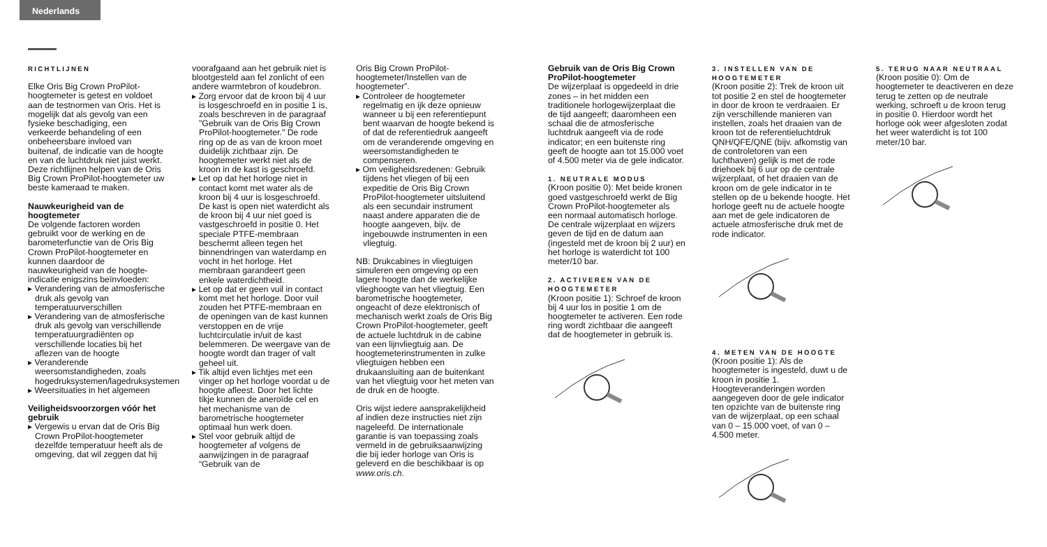Nederlands
RICHTLIJNEN
Elke Oris Big Crown ProPilot-hoogtemeter is getest en voldoet aan de testnormen van Oris. Het is mogelijk dat als gevolg van een fysieke beschadiging, een verkeerde behandeling of een onbeheersbare invloed van buitenaf, de indicatie van de hoogte en van de luchtdruk niet juist werkt. Deze richtlijnen helpen van de Oris Big Crown ProPilot-hoogtemeter uw beste kameraad te maken.
Nauwkeurigheid van de hoogtemeter
De volgende factoren worden gebruikt voor de werking en de barometerfunctie van de Oris Big Crown ProPilot-hoogtemeter en kunnen daardoor de nauwkeurigheid van de hoogte-indicatie enigszins beïnvloeden:
▸ Verandering van de atmosferische druk als gevolg van temperatuurverschillen
▸ Verandering van de atmosferische druk als gevolg van verschillende temperatuurgradiënten op verschillende locaties bij het aflezen van de hoogte
▸ Veranderende weersomstandigheden, zoals hogedruksystemen/lagedruksystemen
▸ Weersituaties in het algemeen
Veiligheidsvoorzorgen vóór het gebruik
▸ Vergewis u ervan dat de Oris Big Crown ProPilot-hoogtemeter dezelfde temperatuur heeft als de omgeving, dat wil zeggen dat hij
voorafgaand aan het gebruik niet is blootgesteld aan fel zonlicht of een andere warmtebron of koudebron.
▸ Zorg ervoor dat de kroon bij 4 uur is losgeschroefd en in positie 1 is, zoals beschreven in de paragraaf "Gebruik van de Oris Big Crown ProPilot-hoogtemeter." De rode ring op de as van de kroon moet duidelijk zichtbaar zijn. De hoogtemeter werkt niet als de kroon in de kast is geschroefd.
▸ Let op dat het horloge niet in contact komt met water als de kroon bij 4 uur is losgeschroefd. De kast is open niet waterdicht als de kroon bij 4 uur niet goed is vastgeschroefd in positie 0. Het speciale PTFE-membraan beschermt alleen tegen het binnendringen van waterdamp en vocht in het horloge. Het membraan garandeert geen enkele waterdichtheid.
▸ Let op dat er geen vuil in contact komt met het horloge. Door vuil zouden het PTFE-membraan en de openingen van de kast kunnen verstoppen en de vrije luchtcirculatie in/uit de kast belemmeren. De weergave van de hoogte wordt dan trager of valt geheel uit.
▸ Tik altijd even lichtjes met een vinger op het horloge voordat u de hoogte afleest. Door het lichte tikje kunnen de aneroïde cel en het mechanisme van de barometrische hoogtemeter optimaal hun werk doen.
▸ Stel voor gebruik altijd de hoogtemeter af volgens de aanwijzingen in de paragraaf “Gebruik van de
Oris Big Crown ProPilot-hoogtemeter/Instellen van de hoogtemeter”.
▸ Controleer de hoogtemeter regelmatig en ijk deze opnieuw wanneer u bij een referentiepunt bent waarvan de hoogte bekend is of dat de referentiedruk aangeeft om de veranderende omgeving en weersomstandigheden te compenseren.
▸ Om veiligheidsredenen: Gebruik tijdens het vliegen of bij een expeditie de Oris Big Crown ProPilot-hoogtemeter uitsluitend als een secundair instrument naast andere apparaten die de hoogte aangeven, bijv. de ingebouwde instrumenten in een vliegtuig.
NB: Drukcabines in vliegtuigen simuleren een omgeving op een lagere hoogte dan de werkelijke vlieghoogte van het vliegtuig. Een barometrische hoogtemeter, ongeacht of deze elektronisch of mechanisch werkt zoals de Oris Big Crown ProPilot-hoogtemeter, geeft de actuele luchtdruk in de cabine van een lijnvliegtuig aan. De hoogtemeterinstrumenten in zulke vliegtuigen hebben een drukaansluiting aan de buitenkant van het vliegtuig voor het meten van de druk en de hoogte.
Oris wijst iedere aansprakelijkheid af indien deze instructies niet zijn nageleefd. De internationale garantie is van toepassing zoals vermeld in de gebruiksaanwijzing die bij ieder horloge van Oris is geleverd en die beschikbaar is op www.oris.ch.
Gebruik van de Oris Big Crown ProPilot-hoogtemeter
De wijzerplaat is opgedeeld in drie zones – in het midden een traditionele horlogewijzerplaat die de tijd aangeeft; daaromheen een schaal die de atmosferische luchtdruk aangeeft via de rode indicator; en een buitenste ring geeft de hoogte aan tot 15.000 voet of 4.500 meter via de gele indicator.
1. NEUTRALE MODUS
(Kroon positie 0): Met beide kronen goed vastgeschroefd werkt de Big Crown ProPilot-hoogtemeter als een normaal automatisch horloge. De centrale wijzerplaat en wijzers geven de tijd en de datum aan (ingesteld met de kroon bij 2 uur) en het horloge is waterdicht tot 100 meter/10 bar.
2. ACTIVEREN VAN DE HOOGTEMETER
(Kroon positie 1): Schroef de kroon bij 4 uur los in positie 1 om de hoogtemeter te activeren. Een rode ring wordt zichtbaar die aangeeft dat de hoogtemeter in gebruik is.
3. INSTELLEN VAN DE HOOGTEMETER
(Kroon positie 2): Trek de kroon uit tot positie 2 en stel de hoogtemeter in door de kroon te verdraaien. Er zijn verschillende manieren van instellen, zoals het draaien van de kroon tot de referentieluchtdruk QNH/QFE/QNE (bijv. afkomstig van de controletoren van een luchthaven) gelijk is met de rode driehoek bij 6 uur op de centrale wijzerplaat, of het draaien van de kroon om de gele indicator in te stellen op de u bekende hoogte. Het horloge geeft nu de actuele hoogte aan met de gele indicatoren de actuele atmosferische druk met de rode indicator.
4. METEN VAN DE HOOGTE
(Kroon positie 1): Als de hoogtemeter is ingesteld, duwt u de kroon in positie 1. Hoogteveranderingen worden aangegeven door de gele indicator ten opzichte van de buitenste ring van de wijzerplaat, op een schaal van 0 – 15.000 voet, of van 0 – 4.500 meter.
5. TERUG NAAR NEUTRAAL
(Kroon positie 0): Om de hoogtemeter te deactiveren en deze terug te zetten op de neutrale werking, schroeft u de kroon terug in positie 0. Hierdoor wordt het horloge ook weer afgesloten zodat het weer waterdicht is tot 100 meter/10 bar.